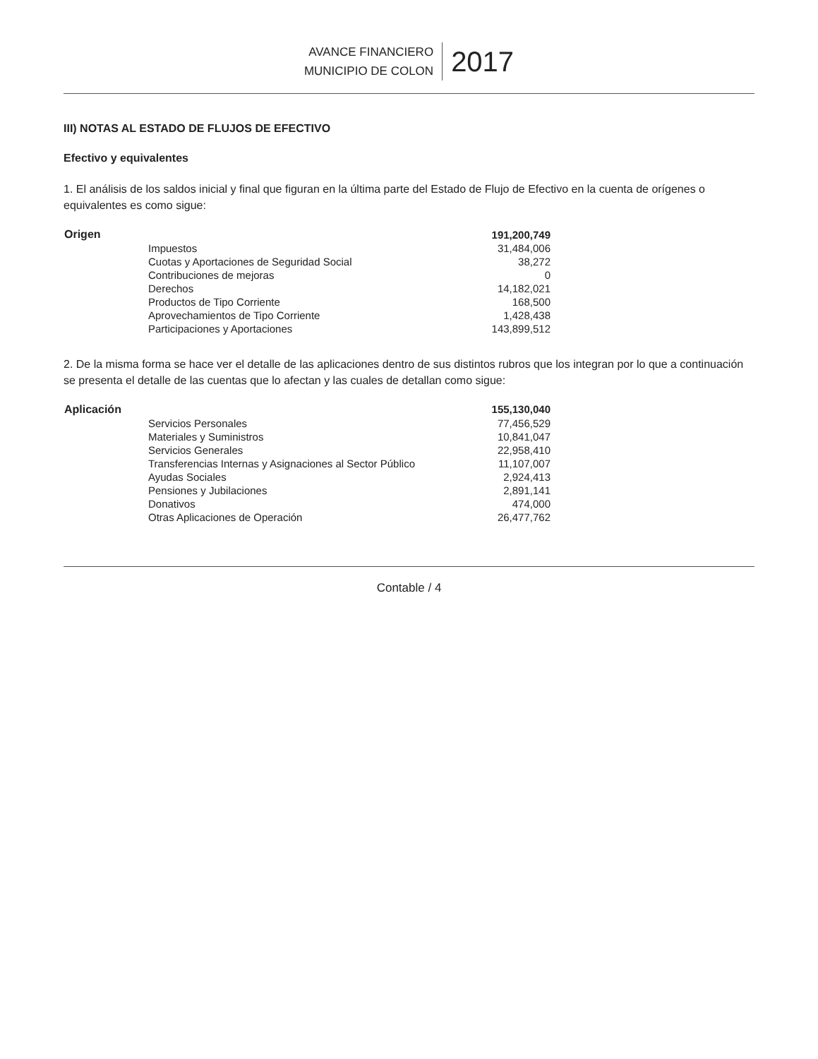AVANCE FINANCIERO
MUNICIPIO DE COLON
2017
III) NOTAS AL ESTADO DE FLUJOS DE EFECTIVO
Efectivo y equivalentes
1. El análisis de los saldos inicial y final que figuran en la última parte del Estado de Flujo de Efectivo en la cuenta de orígenes o equivalentes es como sigue:
| Origen | | 191,200,749 |
| Impuestos | | 31,484,006 |
| Cuotas y Aportaciones de Seguridad Social | | 38,272 |
| Contribuciones de mejoras | | 0 |
| Derechos | | 14,182,021 |
| Productos de Tipo Corriente | | 168,500 |
| Aprovechamientos de Tipo Corriente | | 1,428,438 |
| Participaciones y Aportaciones | | 143,899,512 |
2. De la misma forma se hace ver el detalle de las aplicaciones dentro de sus distintos rubros que los integran por lo que a continuación se presenta el detalle de las cuentas que lo afectan y las cuales de detallan como sigue:
| Aplicación | | 155,130,040 |
| Servicios Personales | | 77,456,529 |
| Materiales y Suministros | | 10,841,047 |
| Servicios Generales | | 22,958,410 |
| Transferencias Internas y Asignaciones al Sector Público | | 11,107,007 |
| Ayudas Sociales | | 2,924,413 |
| Pensiones y Jubilaciones | | 2,891,141 |
| Donativos | | 474,000 |
| Otras Aplicaciones de Operación | | 26,477,762 |
Contable / 4